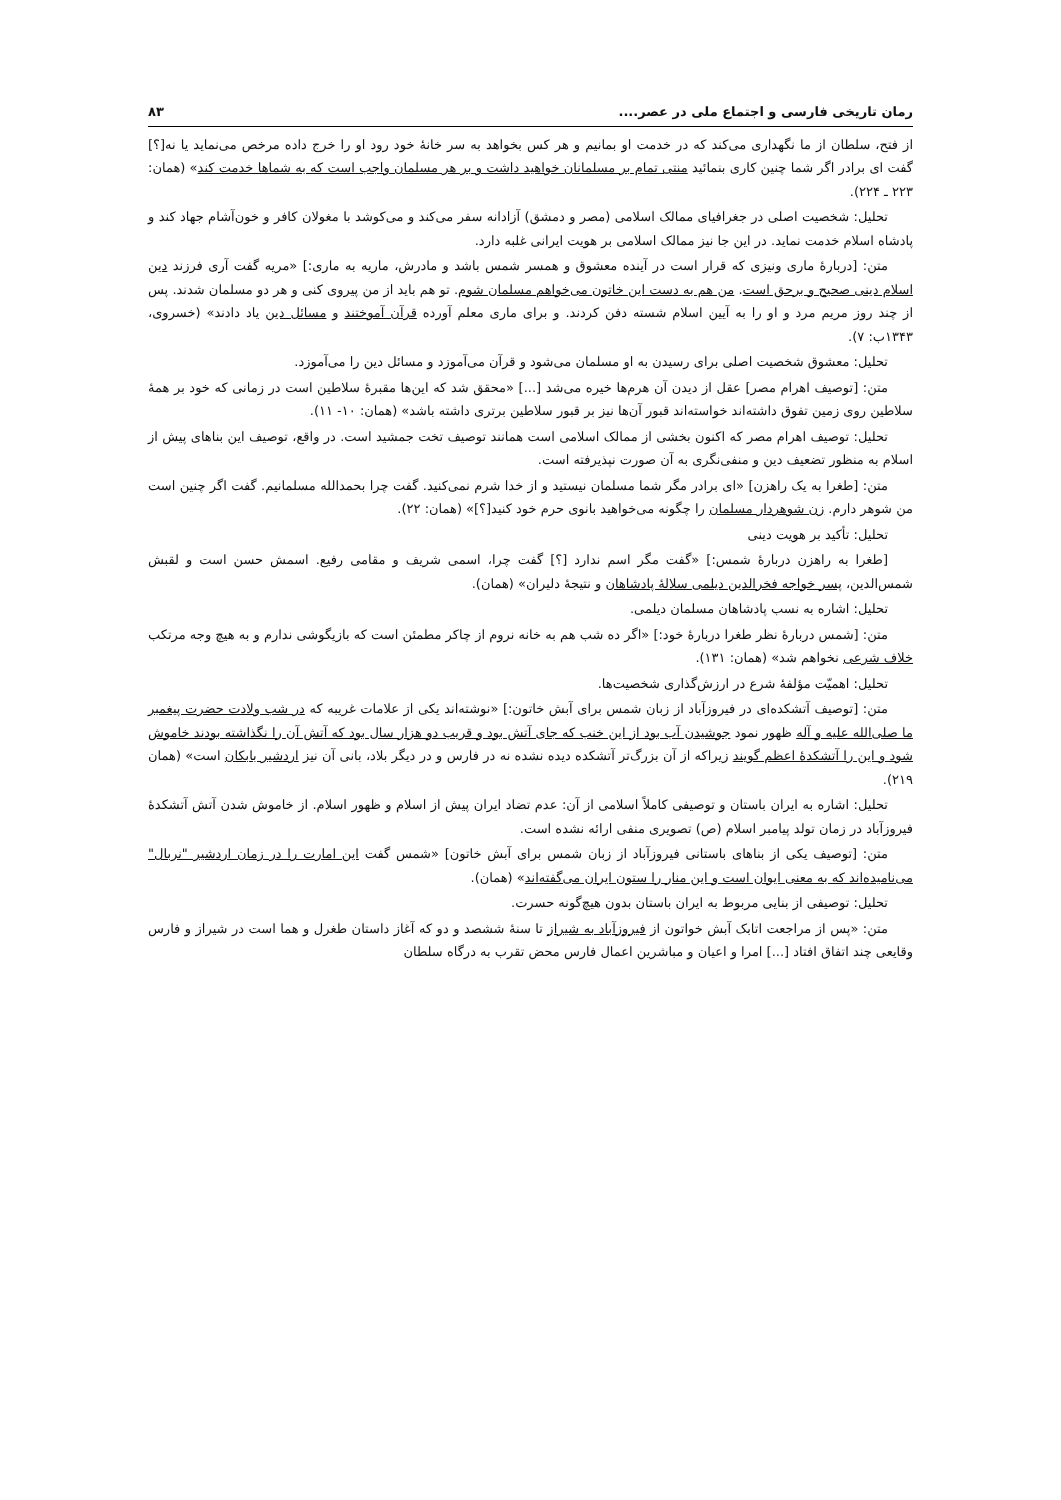رمان تاریخی فارسی و اجتماع ملی در عصر.... ۸۳
از فتح، سلطان از ما نگهداری می‌کند که در خدمت او بمانیم و هر کس بخواهد به سر خانهٔ خود رود او را خرج داده مرخص می‌نماید یا نه[؟] گفت ای برادر اگر شما چنین کاری بنمائید منتی تمام بر مسلمانان خواهید داشت و بر هر مسلمان واجب است که به شماها خدمت کند» (همان: ۲۲۳ ـ ۲۲۴).
تحلیل: شخصیت اصلی در جغرافیای ممالک اسلامی (مصر و دمشق) آزادانه سفر می‌کند و می‌کوشد با مغولان کافر و خون‌آشام جهاد کند و پادشاه اسلام خدمت نماید. در این جا نیز ممالک اسلامی بر هویت ایرانی غلبه دارد.
متن: [دربارهٔ ماری ونیزی که قرار است در آینده معشوق و همسر شمس باشد و مادرش، ماریه به ماری:] «مریه گفت آری فرزند دین اسلام دینی صحیح و برحق است. من هم به دست این خاتون می‌خواهم مسلمان شوم. تو هم باید از من پیروی کنی و هر دو مسلمان شدند. پس از چند روز مریم مرد و او را به آیین اسلام شسته دفن کردند. و برای ماری معلم آورده قرآن آموختند و مسائل دین یاد دادند» (خسروی، ۱۳۴۳ب: ۷).
تحلیل: معشوق شخصیت اصلی برای رسیدن به او مسلمان می‌شود و قرآن می‌آموزد و مسائل دین را می‌آموزد.
متن: [توصیف اهرام مصر] عقل از دیدن آن هرم‌ها خیره می‌شد [...] «محقق شد که این‌ها مقبرهٔ سلاطین است در زمانی که خود بر همهٔ سلاطین روی زمین تفوق داشته‌اند خواسته‌اند قبور آن‌ها نیز بر قبور سلاطین برتری داشته باشد» (همان: ۱۰- ۱۱).
تحلیل: توصیف اهرام مصر که اکنون بخشی از ممالک اسلامی است همانند توصیف تخت جمشید است. در واقع، توصیف این بناهای پیش از اسلام به منظور تضعیف دین و منفی‌نگری به آن صورت نپذیرفته است.
متن: [طغرا به یک راهزن] «ای برادر مگر شما مسلمان نیستید و از خدا شرم نمی‌کنید. گفت چرا بحمدالله مسلمانیم. گفت اگر چنین است من شوهر دارم. زن شوهردار مسلمان را چگونه می‌خواهید بانوی حرم خود کنید[؟]» (همان: ۲۲).
تحلیل: تأکید بر هویت دینی
[طغرا به راهزن دربارهٔ شمس:] «گفت مگر اسم ندارد [؟] گفت چرا، اسمی شریف و مقامی رفیع. اسمش حسن است و لقبش شمس‌الدین، پسر خواجه فخرالدین دیلمی سلالهٔ پادشاهان و نتیجهٔ دلیران» (همان).
تحلیل: اشاره به نسب پادشاهان مسلمان دیلمی.
متن: [شمس دربارهٔ نظر طغرا دربارهٔ خود:] «اگر ده شب هم به خانه نروم از چاکر مطمئن است که بازیگوشی ندارم و به هیچ وجه مرتکب خلاف شرعی نخواهم شد» (همان: ۱۳۱).
تحلیل: اهمیّت مؤلفهٔ شرع در ارزش‌گذاری شخصیت‌ها.
متن: [توصیف آتشکده‌ای در فیروزآباد از زبان شمس برای آبش خاتون:] «نوشته‌اند یکی از علامات غریبه که در شب ولادت حضرت پیغمبر ما صلی‌الله علیه و آله ظهور نمود جوشیدن آب بود از این خنب که جای آتش بود و قریب دو هزار سال بود که آتش آن را نگذاشته بودند خاموش شود و این را آتشکدهٔ اعظم گویند زیراکه از آن بزرگ‌تر آتشکده دیده نشده نه در فارس و در دیگر بلاد، بانی آن نیز اردشیر بابکان است» (همان ۲۱۹).
تحلیل: اشاره به ایران باستان و توصیفی کاملاً اسلامی از آن: عدم تضاد ایران پیش از اسلام و ظهور اسلام. از خاموش شدن آتش آتشکدهٔ فیروزآباد در زمان تولد پیامبر اسلام (ص) تصویری منفی ارائه نشده است.
متن: [توصیف یکی از بناهای باستانی فیروزآباد از زبان شمس برای آبش خاتون] «شمس گفت این امارت را در زمان اردشیر "نربال" می‌نامیده‌اند که به معنی ایوان است و این منار را ستون ایران می‌گفته‌اند» (همان).
تحلیل: توصیفی از بنایی مربوط به ایران باستان بدون هیچ‌گونه حسرت.
متن: «پس از مراجعت اتابک آبش خواتون از فیروزآباد به شیراز تا سنهٔ ششصد و دو که آغاز داستان طغرل و هما است در شیراز و فارس وقایعی چند اتفاق افتاد [...] امرا و اعیان و مباشرین اعمال فارس محض تقرب به درگاه سلطان